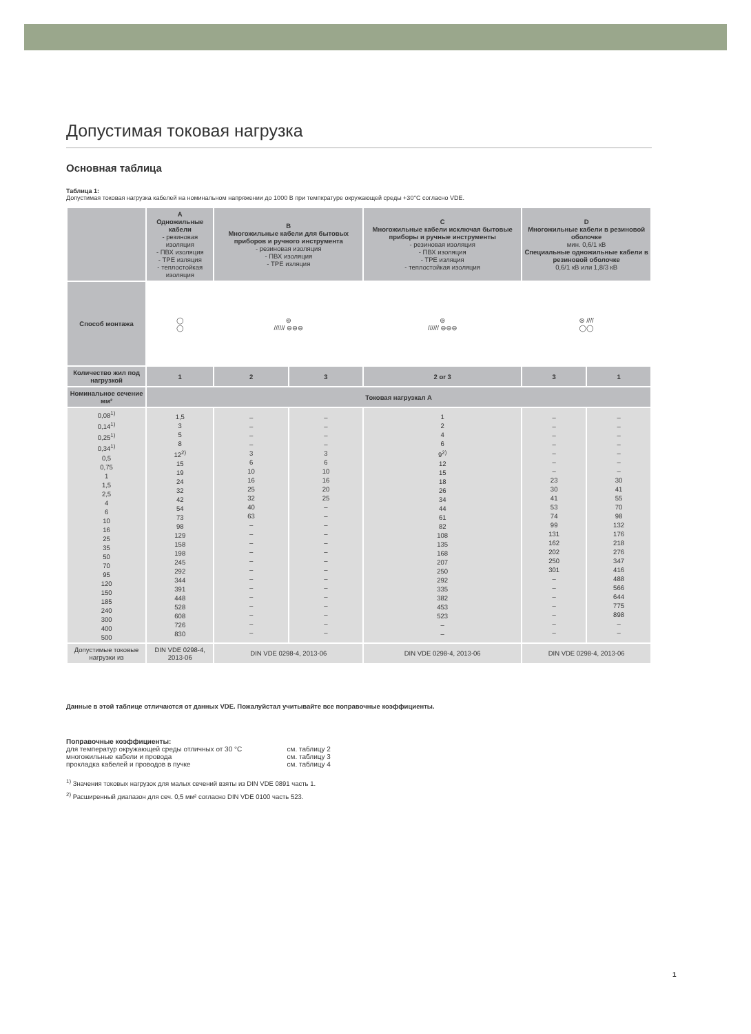Допустимая токовая нагрузка
Основная таблица
Таблица 1:
Допустимая токовая нагрузка кабелей на номинальном напряжении до 1000 В при темпкратуре окружающей среды +30°C согласно VDE.
| | A Одножильные кабели - резиновая изоляция - ПВХ изоляция - TPE изляция - теплостойкая изоляция | B Многожильные кабели для бытовых приборов и ручного инструмента - резиновая изоляция - ПВХ изоляция - TPE изляция | | C Многожильные кабели исключая бытовые приборы и ручные инструменты - резиновая изоляция - ПВХ изоляция - TPE изляция - теплостойкая изоляция | D Многожильные кабели в резиновой оболочке мин. 0,6/1 кВ Специальные одножильные кабели в резиновой оболочке 0,6/1 кВ или 1,8/3 кВ | |
| Способ монтажа | ◯ ◯ | ⊚ ////// ⊖⊖⊖ | | ⊚ ////// ⊖⊖⊖ | ⊚ //// ◯◯ | |
| Количество жил под нагрузкой | 1 | 2 | 3 | 2 or 3 | 3 | 1 |
| Номинальное сечение мм² | Токовая нагрузкал A | | | | | |
| 0,08<sup>1)</sup> 0,14<sup>1)</sup> 0,25<sup>1)</sup> 0,34<sup>1)</sup> 0,5 0,75 1 1,5 2,5 4 6 10 16 25 35 50 70 95 120 150 185 240 300 400 500 | 1,5 3 5 8 12<sup>2)</sup> 15 19 24 32 42 54 73 98 129 158 198 245 292 344 391 448 528 608 726 830 | – – – – 3 6 10 16 25 32 40 63 – – – – – – – – – – – – – | – – – – 3 6 10 16 20 25 – – – – – – – – – – – – – – – | 1 2 4 6 9<sup>2)</sup> 12 15 18 26 34 44 61 82 108 135 168 207 250 292 335 382 453 523 – – | – – – – – – – 23 30 41 53 74 99 131 162 202 250 301 – – – – – – – | – – – – – – – 30 41 55 70 98 132 176 218 276 347 416 488 566 644 775 898 – – |
| Допустимые токовые нагрузки из | DIN VDE 0298-4, 2013-06 | DIN VDE 0298-4, 2013-06 | | DIN VDE 0298-4, 2013-06 | DIN VDE 0298-4, 2013-06 | |
Данные в этой таблице отличаются от данных VDE. Пожалуйстал учитывайте все поправочные коэффициенты.
Поправочные коэффициенты:
| для температур окружающей среды отличных от 30 °C | см. таблицу 2 |
| многожильные кабели и провода | см. таблицу 3 |
| прокладка кабелей и проводов в пучке | см. таблицу 4 |
<sup>1)</sup> Значения токовых нагрузок для малых сечений взяты из DIN VDE 0891 часть 1.
<sup>2)</sup> Расширенный диапазон для сеч. 0,5 мм² согласно DIN VDE 0100 часть 523.
1